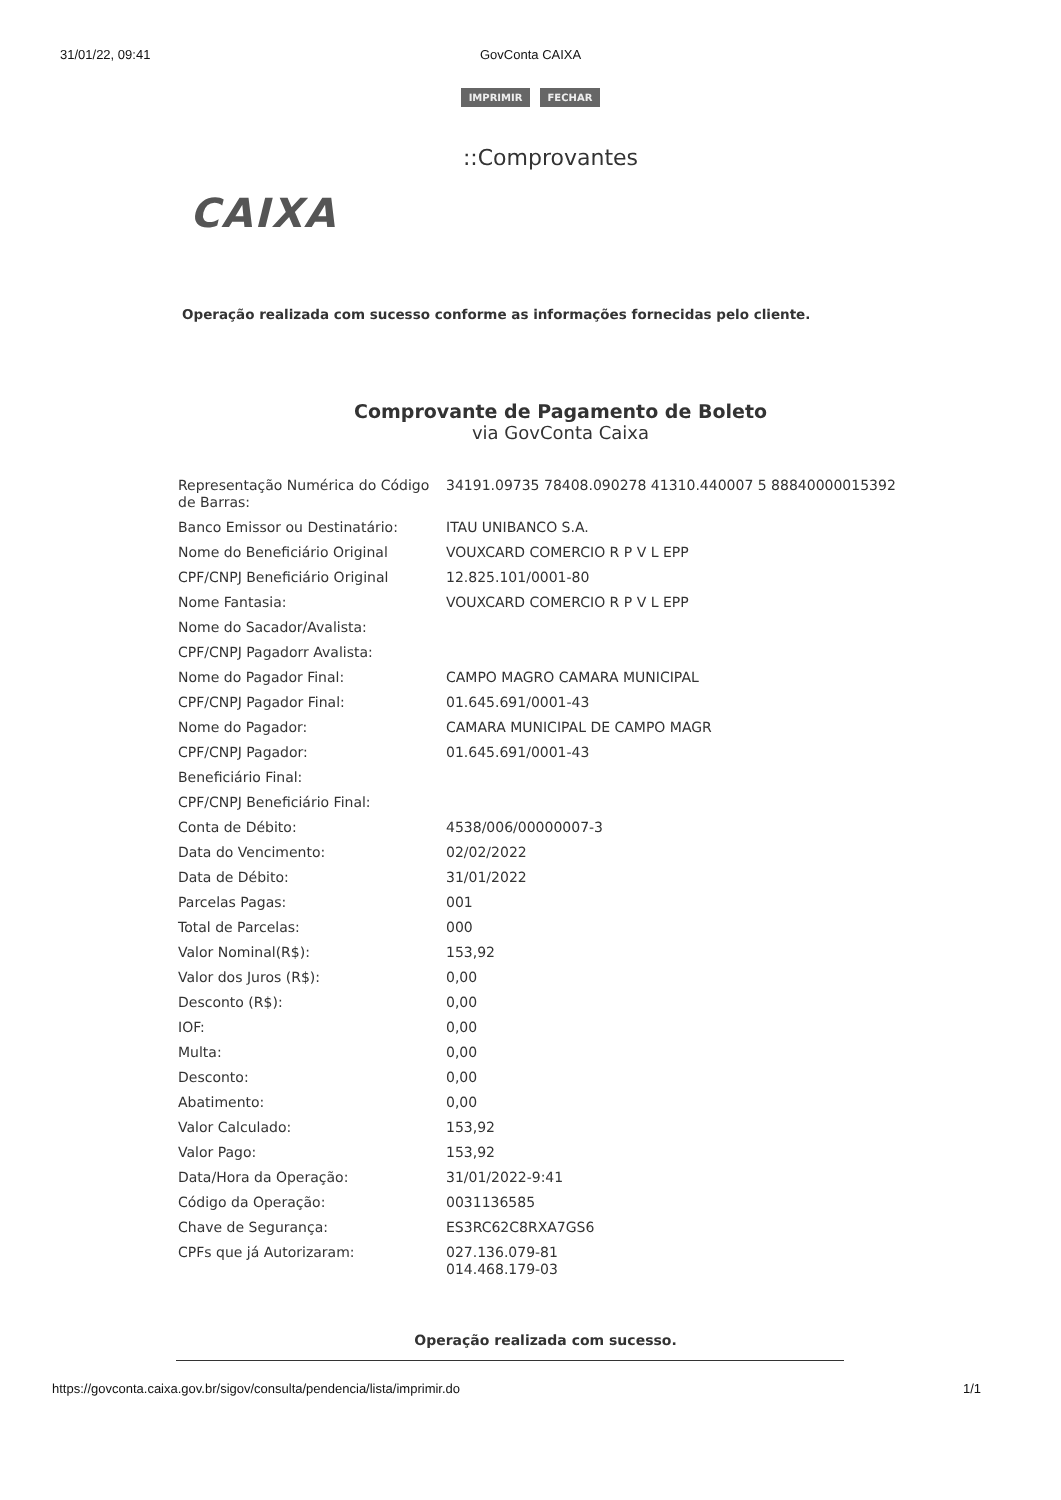31/01/22, 09:41 GovConta CAIXA
IMPRIMIR FECHAR
::Comprovantes
CAIXA
Operação realizada com sucesso conforme as informações fornecidas pelo cliente.
Comprovante de Pagamento de Boleto
via GovConta Caixa
| Representação Numérica do Código de Barras: | 34191.09735 78408.090278 41310.440007 5 88840000015392 |
| Banco Emissor ou Destinatário: | ITAU UNIBANCO S.A. |
| Nome do Beneficiário Original | VOUXCARD COMERCIO R P V L EPP |
| CPF/CNPJ Beneficiário Original | 12.825.101/0001-80 |
| Nome Fantasia: | VOUXCARD COMERCIO R P V L EPP |
| Nome do Sacador/Avalista: | |
| CPF/CNPJ Pagadorr Avalista: | |
| Nome do Pagador Final: | CAMPO MAGRO CAMARA MUNICIPAL |
| CPF/CNPJ Pagador Final: | 01.645.691/0001-43 |
| Nome do Pagador: | CAMARA MUNICIPAL DE CAMPO MAGR |
| CPF/CNPJ Pagador: | 01.645.691/0001-43 |
| Beneficiário Final: | |
| CPF/CNPJ Beneficiário Final: | |
| Conta de Débito: | 4538/006/00000007-3 |
| Data do Vencimento: | 02/02/2022 |
| Data de Débito: | 31/01/2022 |
| Parcelas Pagas: | 001 |
| Total de Parcelas: | 000 |
| Valor Nominal(R$): | 153,92 |
| Valor dos Juros (R$): | 0,00 |
| Desconto (R$): | 0,00 |
| IOF: | 0,00 |
| Multa: | 0,00 |
| Desconto: | 0,00 |
| Abatimento: | 0,00 |
| Valor Calculado: | 153,92 |
| Valor Pago: | 153,92 |
| Data/Hora da Operação: | 31/01/2022-9:41 |
| Código da Operação: | 0031136585 |
| Chave de Segurança: | ES3RC62C8RXA7GS6 |
| CPFs que já Autorizaram: | 027.136.079-81 014.468.179-03 |
Operação realizada com sucesso.
https://govconta.caixa.gov.br/sigov/consulta/pendencia/lista/imprimir.do
1/1